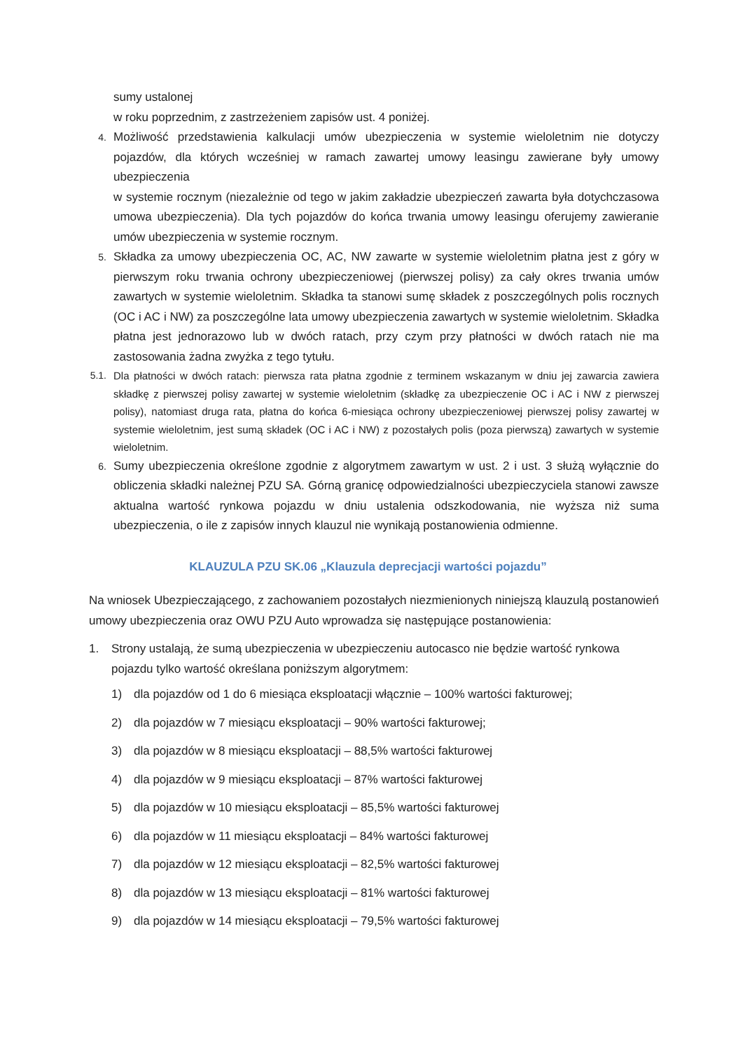sumy ustalonej
w roku poprzednim, z zastrzeżeniem zapisów ust. 4 poniżej.
4. Możliwość przedstawienia kalkulacji umów ubezpieczenia w systemie wieloletnim nie dotyczy pojazdów, dla których wcześniej w ramach zawartej umowy leasingu zawierane były umowy ubezpieczenia
w systemie rocznym (niezależnie od tego w jakim zakładzie ubezpieczeń zawarta była dotychczasowa umowa ubezpieczenia). Dla tych pojazdów do końca trwania umowy leasingu oferujemy zawieranie umów ubezpieczenia w systemie rocznym.
5. Składka za umowy ubezpieczenia OC, AC, NW zawarte w systemie wieloletnim płatna jest z góry w pierwszym roku trwania ochrony ubezpieczeniowej (pierwszej polisy) za cały okres trwania umów zawartych w systemie wieloletnim. Składka ta stanowi sumę składek z poszczególnych polis rocznych (OC i AC i NW) za poszczególne lata umowy ubezpieczenia zawartych w systemie wieloletnim. Składka płatna jest jednorazowo lub w dwóch ratach, przy czym przy płatności w dwóch ratach nie ma zastosowania żadna zwyżka z tego tytułu.
5.1. Dla płatności w dwóch ratach: pierwsza rata płatna zgodnie z terminem wskazanym w dniu jej zawarcia zawiera składkę z pierwszej polisy zawartej w systemie wieloletnim (składkę za ubezpieczenie OC i AC i NW z pierwszej polisy), natomiast druga rata, płatna do końca 6-miesiąca ochrony ubezpieczeniowej pierwszej polisy zawartej w systemie wieloletnim, jest sumą składek (OC i AC i NW) z pozostałych polis (poza pierwszą) zawartych w systemie wieloletnim.
6. Sumy ubezpieczenia określone zgodnie z algorytmem zawartym w ust. 2 i ust. 3 służą wyłącznie do obliczenia składki należnej PZU SA. Górną granicę odpowiedzialności ubezpieczyciela stanowi zawsze aktualna wartość rynkowa pojazdu w dniu ustalenia odszkodowania, nie wyższa niż suma ubezpieczenia, o ile z zapisów innych klauzul nie wynikają postanowienia odmienne.
KLAUZULA PZU SK.06 „Klauzula deprecjacji wartości pojazdu”
Na wniosek Ubezpieczającego, z zachowaniem pozostałych niezmienionych niniejszą klauzulą postanowień umowy ubezpieczenia oraz OWU PZU Auto wprowadza się następujące postanowienia:
1. Strony ustalają, że sumą ubezpieczenia w ubezpieczeniu autocasco nie będzie wartość rynkowa pojazdu tylko wartość określana poniższym algorytmem:
1) dla pojazdów od 1 do 6 miesiąca eksploatacji włącznie – 100% wartości fakturowej;
2) dla pojazdów w 7 miesiącu eksploatacji – 90% wartości fakturowej;
3) dla pojazdów w 8 miesiącu eksploatacji – 88,5% wartości fakturowej
4) dla pojazdów w 9 miesiącu eksploatacji – 87% wartości fakturowej
5) dla pojazdów w 10 miesiącu eksploatacji – 85,5% wartości fakturowej
6) dla pojazdów w 11 miesiącu eksploatacji – 84% wartości fakturowej
7) dla pojazdów w 12 miesiącu eksploatacji – 82,5% wartości fakturowej
8) dla pojazdów w 13 miesiącu eksploatacji – 81% wartości fakturowej
9) dla pojazdów w 14 miesiącu eksploatacji – 79,5% wartości fakturowej